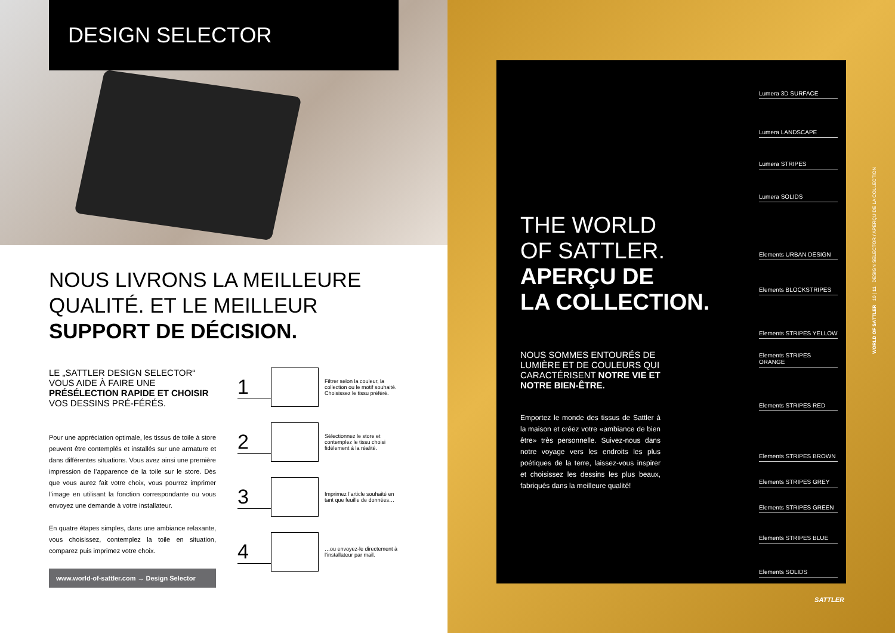DESIGN SELECTOR
NOUS LIVRONS LA MEILLEURE QUALITÉ. ET LE MEILLEUR SUPPORT DE DÉCISION.
LE „SATTLER DESIGN SELECTOR“ VOUS AIDE À FAIRE UNE PRÉSÉLECTION RAPIDE ET CHOISIR VOS DESSINS PRÉ-FÉRÉS.
Pour une appréciation optimale, les tissus de toile à store peuvent être contemplés et installés sur une armature et dans différentes situations. Vous avez ainsi une première impression de l’apparence de la toile sur le store. Dès que vous aurez fait votre choix, vous pourrez imprimer l’image en utilisant la fonction correspondante ou vous envoyez une demande à votre installateur.
En quatre étapes simples, dans une ambiance relaxante, vous choisissez, contemplez la toile en situation, comparez puis imprimez votre choix.
www.world-of-sattler.com → Design Selector
1
Filtrer selon la couleur, la collection ou le motif souhaité. Choisissez le tissu préféré.
2
Sélectionnez le store et contemplez le tissu choisi fidèlement à la réalité.
3
Imprimez l’article souhaité en tant que feuille de données…
4
…ou envoyez-le directement à l’installateur par mail.
THE WORLD
OF SATTLER.
APERÇU DE
LA COLLECTION.
NOUS SOMMES ENTOURÉS DE LUMIÈRE ET DE COULEURS QUI CARACTÉRISENT NOTRE VIE ET NOTRE BIEN-ÊTRE.
Emportez le monde des tissus de Sattler à la maison et créez votre «ambiance de bien être» très personnelle. Suivez-nous dans notre voyage vers les endroits les plus poétiques de la terre, laissez-vous inspirer et choisissez les dessins les plus beaux, fabriqués dans la meilleure qualité!
Lumera 3D SURFACE
Lumera LANDSCAPE
Lumera STRIPES
Lumera SOLIDS
Elements URBAN DESIGN
Elements BLOCKSTRIPES
Elements STRIPES YELLOW
Elements STRIPES ORANGE
Elements STRIPES RED
Elements STRIPES BROWN
Elements STRIPES GREY
Elements STRIPES GREEN
Elements STRIPES BLUE
Elements SOLIDS
WORLD OF SATTLER 10 | 11 DESIGN SELECTOR / APERÇU DE LA COLLECTION
SATTLER